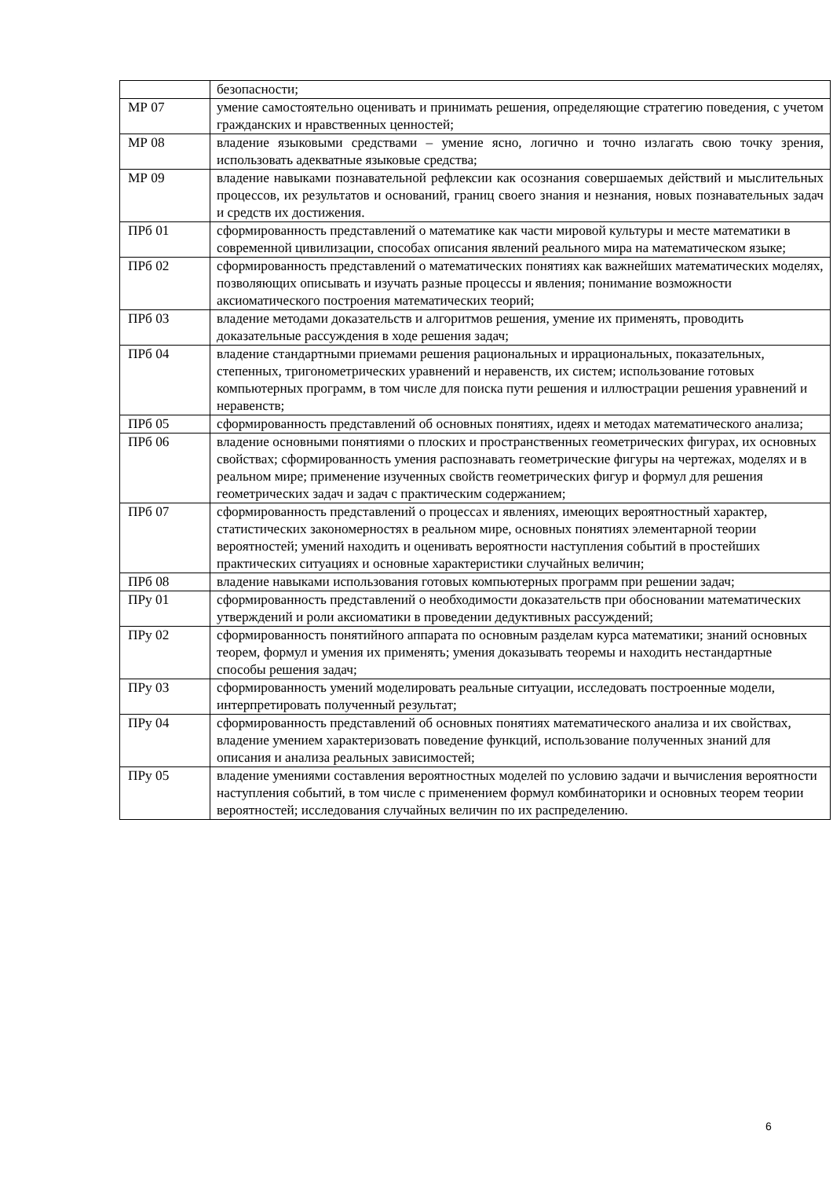| | безопасности; |
| МР 07 | умение самостоятельно оценивать и принимать решения, определяющие стратегию поведения, с учетом гражданских и нравственных ценностей; |
| МР 08 | владение языковыми средствами – умение ясно, логично и точно излагать свою точку зрения, использовать адекватные языковые средства; |
| МР 09 | владение навыками познавательной рефлексии как осознания совершаемых действий и мыслительных процессов, их результатов и оснований, границ своего знания и незнания, новых познавательных задач и средств их достижения. |
| ПРб 01 | сформированность представлений о математике как части мировой культуры и месте математики в современной цивилизации, способах описания явлений реального мира на математическом языке; |
| ПРб 02 | сформированность представлений о математических понятиях как важнейших математических моделях, позволяющих описывать и изучать разные процессы и явления; понимание возможности аксиоматического построения математических теорий; |
| ПРб 03 | владение методами доказательств и алгоритмов решения, умение их применять, проводить доказательные рассуждения в ходе решения задач; |
| ПРб 04 | владение стандартными приемами решения рациональных и иррациональных, показательных, степенных, тригонометрических уравнений и неравенств, их систем; использование готовых компьютерных программ, в том числе для поиска пути решения и иллюстрации решения уравнений и неравенств; |
| ПРб 05 | сформированность представлений об основных понятиях, идеях и методах математического анализа; |
| ПРб 06 | владение основными понятиями о плоских и пространственных геометрических фигурах, их основных свойствах; сформированность умения распознавать геометрические фигуры на чертежах, моделях и в реальном мире; применение изученных свойств геометрических фигур и формул для решения геометрических задач и задач с практическим содержанием; |
| ПРб 07 | сформированность представлений о процессах и явлениях, имеющих вероятностный характер, статистических закономерностях в реальном мире, основных понятиях элементарной теории вероятностей; умений находить и оценивать вероятности наступления событий в простейших практических ситуациях и основные характеристики случайных величин; |
| ПРб 08 | владение навыками использования готовых компьютерных программ при решении задач; |
| ПРу 01 | сформированность представлений о необходимости доказательств при обосновании математических утверждений и роли аксиоматики в проведении дедуктивных рассуждений; |
| ПРу 02 | сформированность понятийного аппарата по основным разделам курса математики; знаний основных теорем, формул и умения их применять; умения доказывать теоремы и находить нестандартные способы решения задач; |
| ПРу 03 | сформированность умений моделировать реальные ситуации, исследовать построенные модели, интерпретировать полученный результат; |
| ПРу 04 | сформированность представлений об основных понятиях математического анализа и их свойствах, владение умением характеризовать поведение функций, использование полученных знаний для описания и анализа реальных зависимостей; |
| ПРу 05 | владение умениями составления вероятностных моделей по условию задачи и вычисления вероятности наступления событий, в том числе с применением формул комбинаторики и основных теорем теории вероятностей; исследования случайных величин по их распределению. |
6